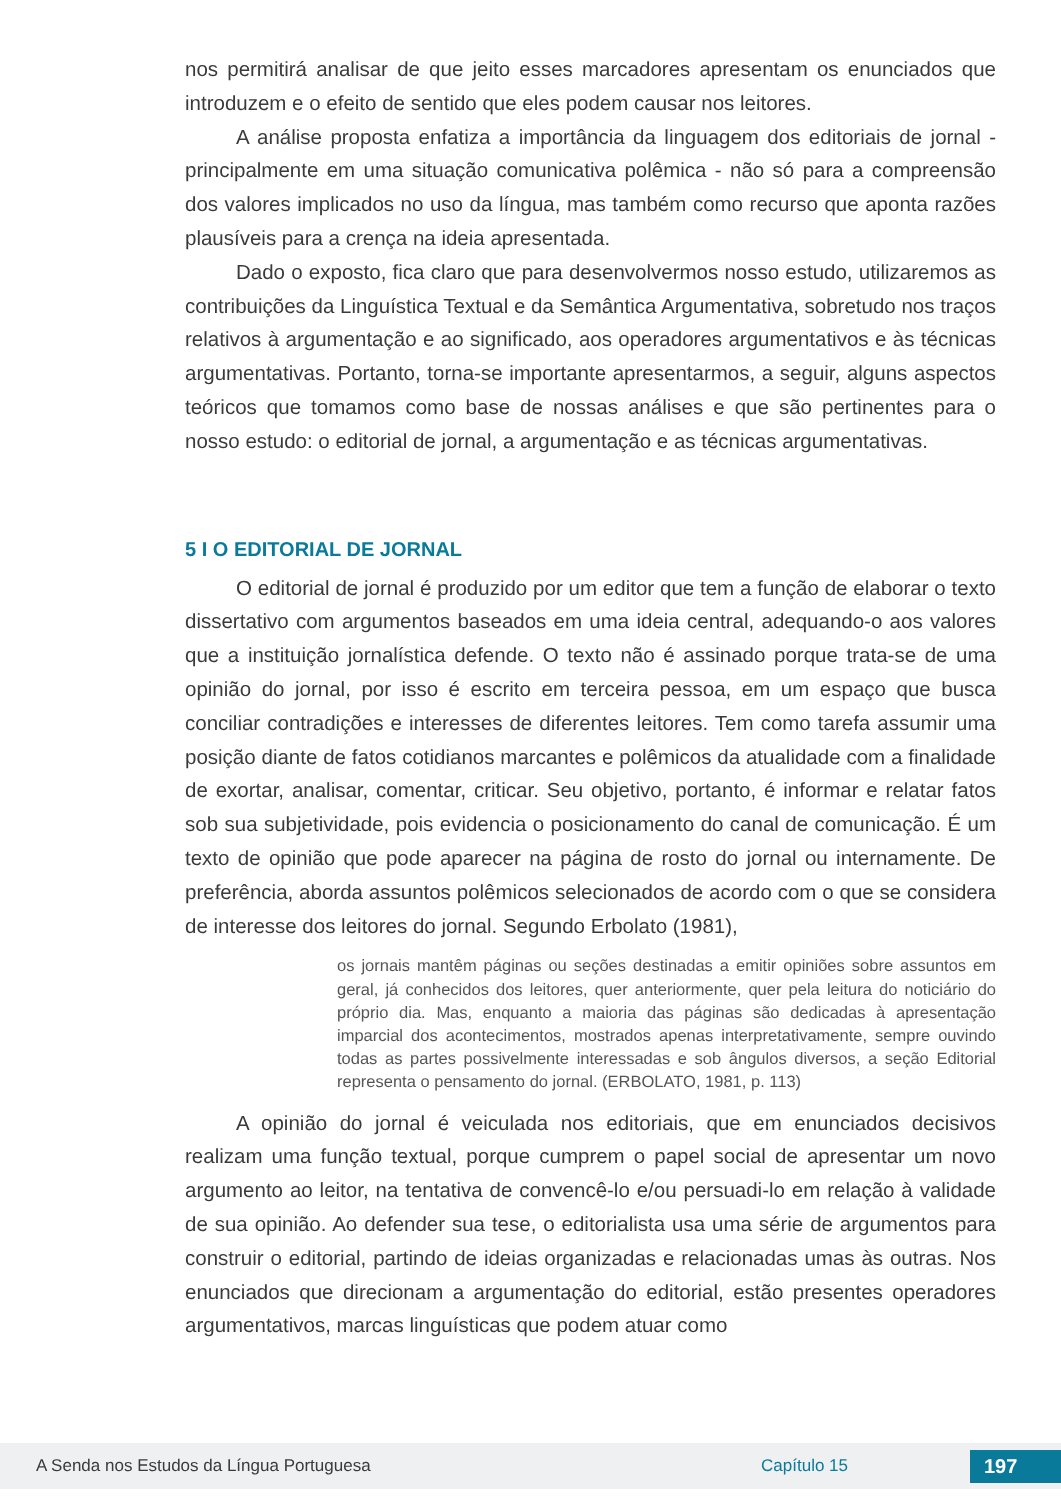nos permitirá analisar de que jeito esses marcadores apresentam os enunciados que introduzem e o efeito de sentido que eles podem causar nos leitores.
A análise proposta enfatiza a importância da linguagem dos editoriais de jornal - principalmente em uma situação comunicativa polêmica - não só para a compreensão dos valores implicados no uso da língua, mas também como recurso que aponta razões plausíveis para a crença na ideia apresentada.
Dado o exposto, fica claro que para desenvolvermos nosso estudo, utilizaremos as contribuições da Linguística Textual e da Semântica Argumentativa, sobretudo nos traços relativos à argumentação e ao significado, aos operadores argumentativos e às técnicas argumentativas. Portanto, torna-se importante apresentarmos, a seguir, alguns aspectos teóricos que tomamos como base de nossas análises e que são pertinentes para o nosso estudo: o editorial de jornal, a argumentação e as técnicas argumentativas.
5 I O EDITORIAL DE JORNAL
O editorial de jornal é produzido por um editor que tem a função de elaborar o texto dissertativo com argumentos baseados em uma ideia central, adequando-o aos valores que a instituição jornalística defende. O texto não é assinado porque trata-se de uma opinião do jornal, por isso é escrito em terceira pessoa, em um espaço que busca conciliar contradições e interesses de diferentes leitores. Tem como tarefa assumir uma posição diante de fatos cotidianos marcantes e polêmicos da atualidade com a finalidade de exortar, analisar, comentar, criticar. Seu objetivo, portanto, é informar e relatar fatos sob sua subjetividade, pois evidencia o posicionamento do canal de comunicação. É um texto de opinião que pode aparecer na página de rosto do jornal ou internamente. De preferência, aborda assuntos polêmicos selecionados de acordo com o que se considera de interesse dos leitores do jornal. Segundo Erbolato (1981),
os jornais mantêm páginas ou seções destinadas a emitir opiniões sobre assuntos em geral, já conhecidos dos leitores, quer anteriormente, quer pela leitura do noticiário do próprio dia. Mas, enquanto a maioria das páginas são dedicadas à apresentação imparcial dos acontecimentos, mostrados apenas interpretativamente, sempre ouvindo todas as partes possivelmente interessadas e sob ângulos diversos, a seção Editorial representa o pensamento do jornal. (ERBOLATO, 1981, p. 113)
A opinião do jornal é veiculada nos editoriais, que em enunciados decisivos realizam uma função textual, porque cumprem o papel social de apresentar um novo argumento ao leitor, na tentativa de convencê-lo e/ou persuadi-lo em relação à validade de sua opinião. Ao defender sua tese, o editorialista usa uma série de argumentos para construir o editorial, partindo de ideias organizadas e relacionadas umas às outras. Nos enunciados que direcionam a argumentação do editorial, estão presentes operadores argumentativos, marcas linguísticas que podem atuar como
A Senda nos Estudos da Língua Portuguesa Capítulo 15 197